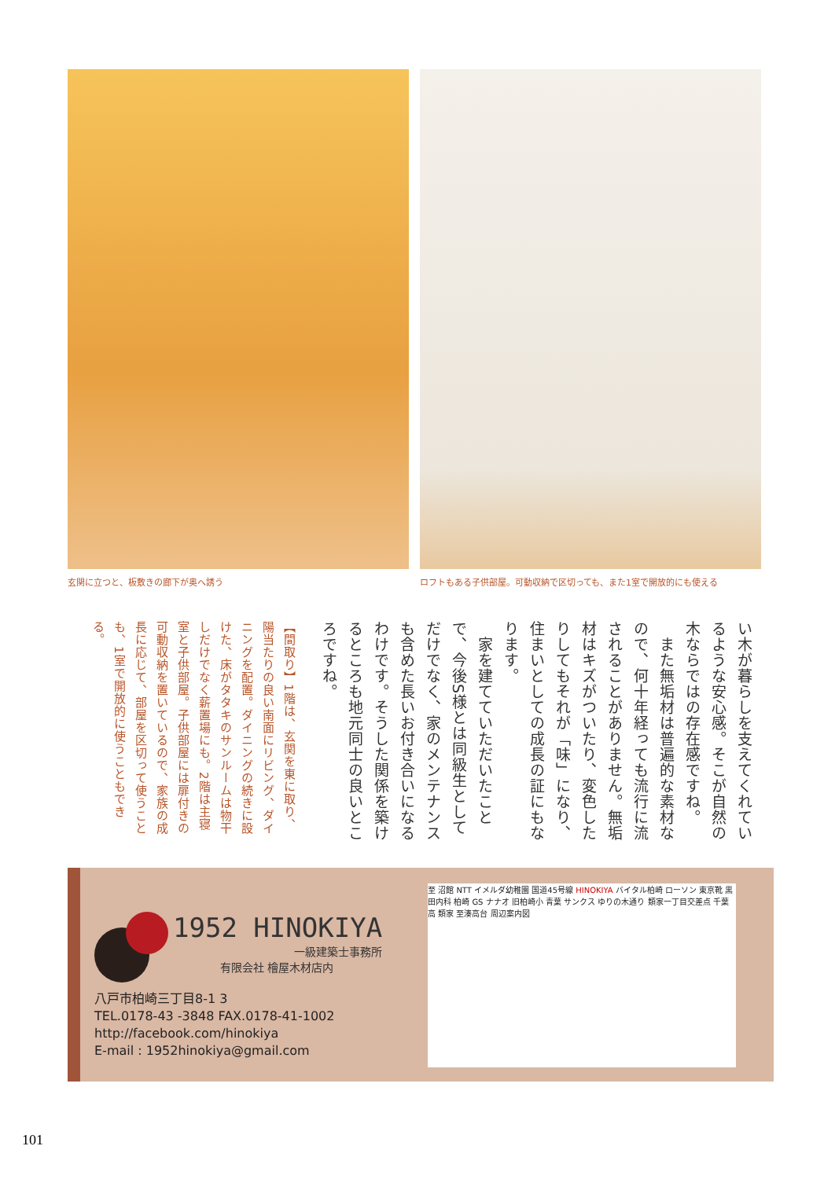玄関に立つと、板敷きの廊下が奥へ誘う ロフトもある子供部屋。可動収納で区切っても、また1室で開放的にも使える
い木が暮らしを支えてくれているような安心感。そこが自然の木ならではの存在感ですね。
　また無垢材は普遍的な素材なので、何十年経っても流行に流されることがありません。無垢材はキズがついたり、変色したりしてもそれが「味」になり、住まいとしての成長の証にもなります。
　家を建てていただいたことで、今後S様とは同級生としてだけでなく、家のメンテナンスも含めた長いお付き合いになるわけです。そうした関係を築けるところも地元同士の良いところですね。
【間取り】1階は、玄関を東に取り、陽当たりの良い南面にリビング、ダイニングを配置。ダイニングの続きに設けた、床がタタキのサンルームは物干しだけでなく薪置場にも。2階は主寝室と子供部屋。子供部屋には扉付きの可動収納を置いているので、家族の成長に応じて、部屋を区切って使うことも、1室で開放的に使うこともできる。
1952 HINOKIYA
一級建築士事務所
有限会社 檜屋木材店内
八戸市柏崎三丁目8-1 3
TEL.0178-43 -3848 FAX.0178-41-1002
http://facebook.com/hinokiya
E-mail : 1952hinokiya@gmail.com
至 沼館 NTT イメルダ幼稚園 国道45号線 HINOKIYA バイタル柏崎 ローソン 東京靴 黒田内科 柏崎 GS ナナオ 旧柏崎小 青葉 サンクス ゆりの木通り 類家一丁目交差点 千葉高 類家 至湊高台 周辺案内図
101